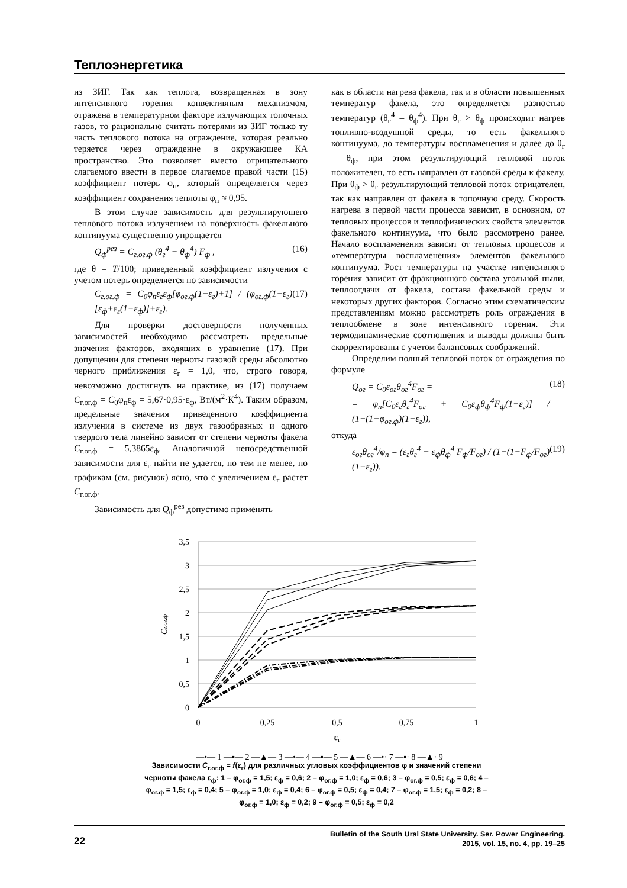Теплоэнергетика
из ЗИГ. Так как теплота, возвращенная в зону интенсивного горения конвективным механизмом, отражена в температурном факторе излучающих топочных газов, то рационально считать потерями из ЗИГ только ту часть теплового потока на ограждение, которая реально теряется через ограждение в окружающее КА пространство. Это позволяет вместо отрицательного слагаемого ввести в первое слагаемое правой части (15) коэффициент потерь φ<sub>п</sub>, который определяется через коэффициент сохранения теплоты φ<sub>п</sub> ≈ 0,95.
В этом случае зависимость для результирующего теплового потока излучением на поверхность факельного континуума существенно упрощается
Q<sub>ф</sub><sup>рез</sup> = C<sub>г.ог.ф</sub> (θ<sub>г</sub><sup>4</sup> − θ<sub>ф</sub><sup>4</sup>) F<sub>ф</sub> , (16)
где θ = T/100; приведенный коэффициент излучения с учетом потерь определяется по зависимости
C<sub>г.ог.ф</sub> = C<sub>0</sub>φ<sub>п</sub>ε<sub>г</sub>ε<sub>ф</sub>[φ<sub>ог.ф</sub>(1−ε<sub>г</sub>)+1] / (φ<sub>ог.ф</sub>(1−ε<sub>г</sub>)[ε<sub>ф</sub>+ε<sub>г</sub>(1−ε<sub>ф</sub>)]+ε<sub>г</sub>). (17)
Для проверки достоверности полученных зависимостей необходимо рассмотреть предельные значения факторов, входящих в уравнение (17). При допущении для степени черноты газовой среды абсолютно черного приближения ε<sub>г</sub> = 1,0, что, строго говоря, невозможно достигнуть на практике, из (17) получаем C<sub>г.ог.ф</sub> = C<sub>0</sub>φ<sub>п</sub>ε<sub>ф</sub> = 5,67·0,95·ε<sub>ф</sub>, Вт/(м<sup>2</sup>·К<sup>4</sup>). Таким образом, предельные значения приведенного коэффициента излучения в системе из двух газообразных и одного твердого тела линейно зависят от степени черноты факела C<sub>г.ог.ф</sub> = 5,3865ε<sub>ф</sub>. Аналогичной непосредственной зависимости для ε<sub>г</sub> найти не удается, но тем не менее, по графикам (см. рисунок) ясно, что с увеличением ε<sub>г</sub> растет C<sub>г.ог.ф</sub>.
Зависимость для Q<sub>ф</sub><sup>рез</sup> допустимо применять
как в области нагрева факела, так и в области повышенных температур факела, это определяется разностью температур (θ<sub>г</sub><sup>4</sup> – θ<sub>ф</sub><sup>4</sup>). При θ<sub>г</sub> > θ<sub>ф</sub> происходит нагрев топливно-воздушной среды, то есть факельного континуума, до температуры воспламенения и далее до θ<sub>г</sub> = θ<sub>ф</sub>, при этом результирующий тепловой поток положителен, то есть направлен от газовой среды к факелу. При θ<sub>ф</sub> > θ<sub>г</sub> результирующий тепловой поток отрицателен, так как направлен от факела в топочную среду. Скорость нагрева в первой части процесса зависит, в основном, от тепловых процессов и теплофизических свойств элементов факельного континуума, что было рассмотрено ранее. Начало воспламенения зависит от тепловых процессов и «температуры воспламенения» элементов факельного континуума. Рост температуры на участке интенсивного горения зависит от фракционного состава угольной пыли, теплоотдачи от факела, состава факельной среды и некоторых других факторов. Согласно этим схематическим представлениям можно рассмотреть роль ограждения в теплообмене в зоне интенсивного горения. Эти термодинамические соотношения и выводы должны быть скорректированы с учетом балансовых соображений.
Определим полный тепловой поток от ограждения по формуле
Q<sub>ог</sub> = C<sub>0</sub>ε<sub>ог</sub>θ<sub>ог</sub><sup>4</sup>F<sub>ог</sub> =
= φ<sub>п</sub>[C<sub>0</sub>ε<sub>г</sub>θ<sub>г</sub><sup>4</sup>F<sub>ог</sub> + C<sub>0</sub>ε<sub>ф</sub>θ<sub>ф</sub><sup>4</sup>F<sub>ф</sub>(1−ε<sub>г</sub>)] / (1−(1−φ<sub>ог.ф</sub>)(1−ε<sub>г</sub>)), (18)
откуда
ε<sub>ог</sub>θ<sub>ог</sub><sup>4</sup>/φ<sub>п</sub> = (ε<sub>г</sub>θ<sub>г</sub><sup>4</sup> − ε<sub>ф</sub>θ<sub>ф</sub><sup>4</sup> F<sub>ф</sub>/F<sub>ог</sub>) / (1−(1−F<sub>ф</sub>/F<sub>ог</sub>)(1−ε<sub>г</sub>)). (19)
3,5
3
2,5
2
1,5
1
0,5
0
0
0,25
0,5
0,75
1
εг
Cг.ог.ф
—•— 1 —▪— 2 —▲— 3 —•— 4 —▪— 5 —▲— 6 —•· 7 —▪· 8 —▲· 9
Зависимости C<sub>г.ог.ф</sub> = f(ε<sub>г</sub>) для различных угловых коэффициентов φ и значений степени черноты факела ε<sub>ф</sub>: 1 – φ<sub>ог.ф</sub> = 1,5; ε<sub>ф</sub> = 0,6; 2 – φ<sub>ог.ф</sub> = 1,0; ε<sub>ф</sub> = 0,6; 3 – φ<sub>ог.ф</sub> = 0,5; ε<sub>ф</sub> = 0,6; 4 – φ<sub>ог.ф</sub> = 1,5; ε<sub>ф</sub> = 0,4; 5 – φ<sub>ог.ф</sub> = 1,0; ε<sub>ф</sub> = 0,4; 6 – φ<sub>ог.ф</sub> = 0,5; ε<sub>ф</sub> = 0,4; 7 – φ<sub>ог.ф</sub> = 1,5; ε<sub>ф</sub> = 0,2; 8 – φ<sub>ог.ф</sub> = 1,0; ε<sub>ф</sub> = 0,2; 9 – φ<sub>ог.ф</sub> = 0,5; ε<sub>ф</sub> = 0,2
22
Bulletin of the South Ural State University. Ser. Power Engineering.
2015, vol. 15, no. 4, pp. 19–25